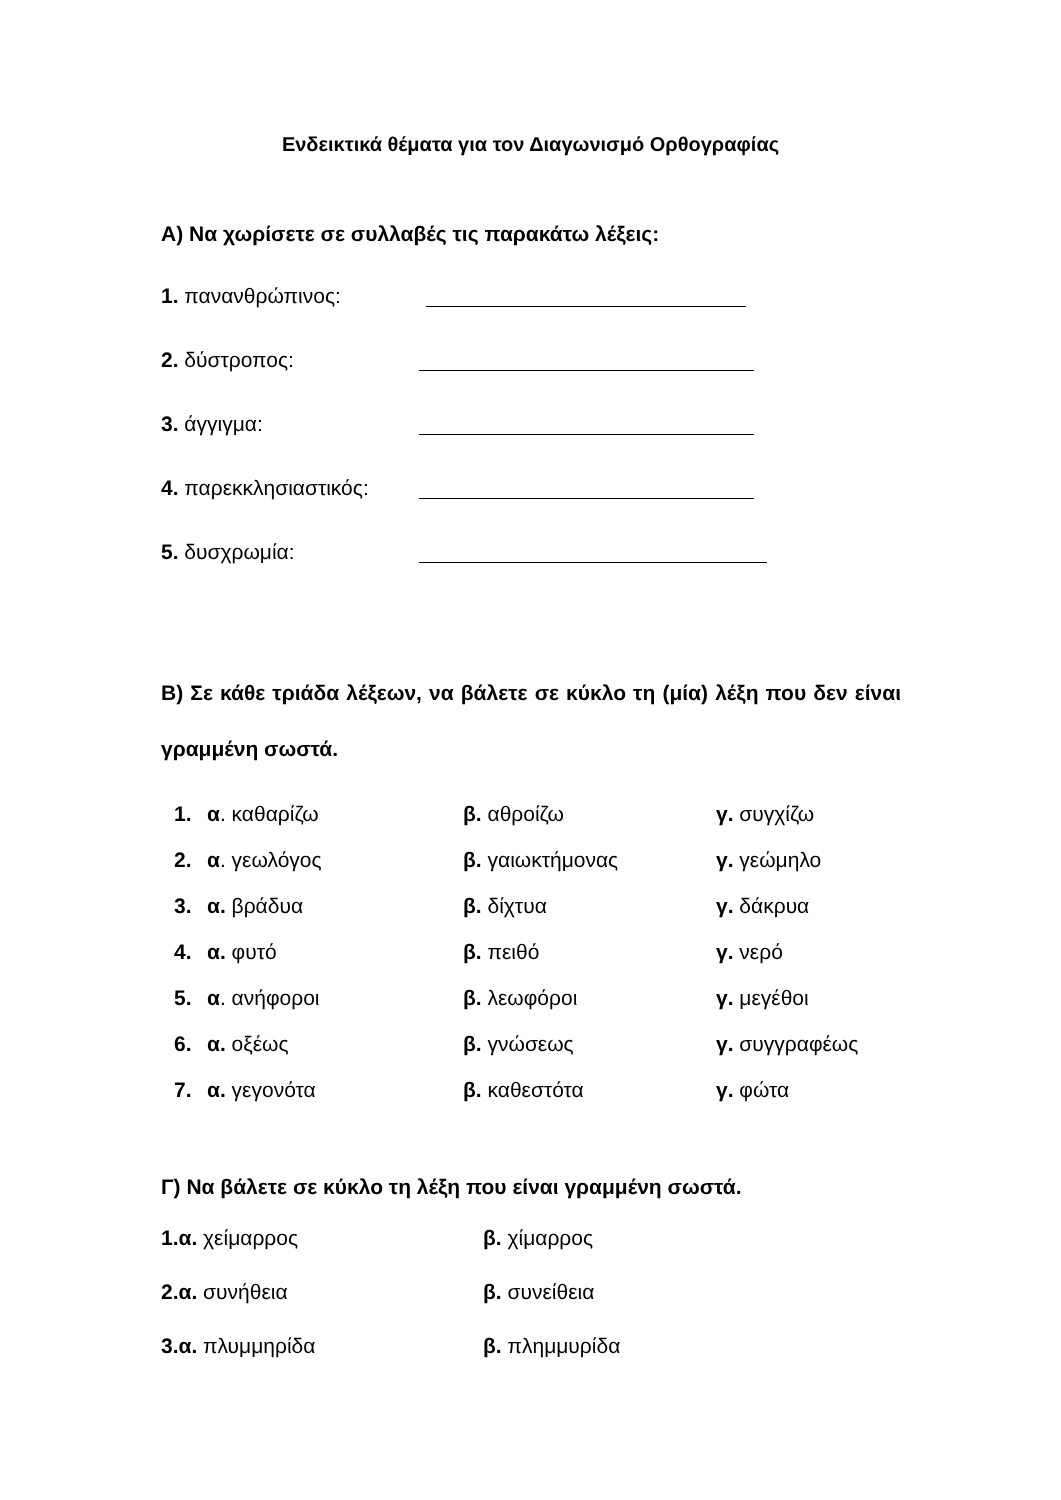Ενδεικτικά θέματα για τον Διαγωνισμό Ορθογραφίας
Α) Να χωρίσετε σε συλλαβές τις παρακάτω λέξεις:
1. πανανθρώπινος:
2. δύστροπος:
3. άγγιγμα:
4. παρεκκλησιαστικός:
5. δυσχρωμία:
Β) Σε κάθε τριάδα λέξεων, να βάλετε σε κύκλο τη (μία) λέξη που δεν είναι γραμμένη σωστά.
1. α. καθαρίζω β. αθροίζω γ. συγχίζω
2. α. γεωλόγος β. γαιωκτήμονας γ. γεώμηλο
3. α. βράδυα β. δίχτυα γ. δάκρυα
4. α. φυτό β. πειθό γ. νερό
5. α. ανήφοροι β. λεωφόροι γ. μεγέθοι
6. α. οξέως β. γνώσεως γ. συγγραφέως
7. α. γεγονότα β. καθεστότα γ. φώτα
Γ) Να βάλετε σε κύκλο τη λέξη που είναι γραμμένη σωστά.
1.α. χείμαρρος β. χίμαρρος
2.α. συνήθεια β. συνείθεια
3.α. πλυμμηρίδα β. πλημμυρίδα